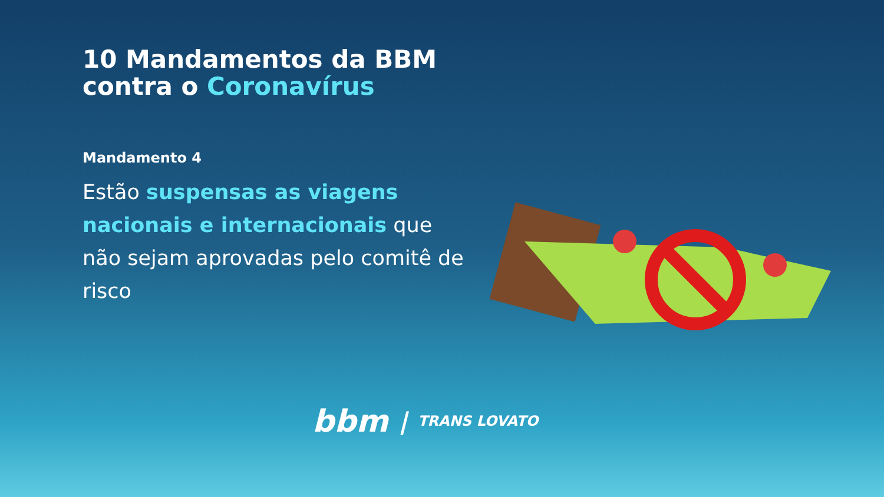10 Mandamentos da BBM contra o Coronavírus
Mandamento 4
Estão suspensas as viagens nacionais e internacionais que não sejam aprovadas pelo comitê de risco
bbm | TRANS LOVATO